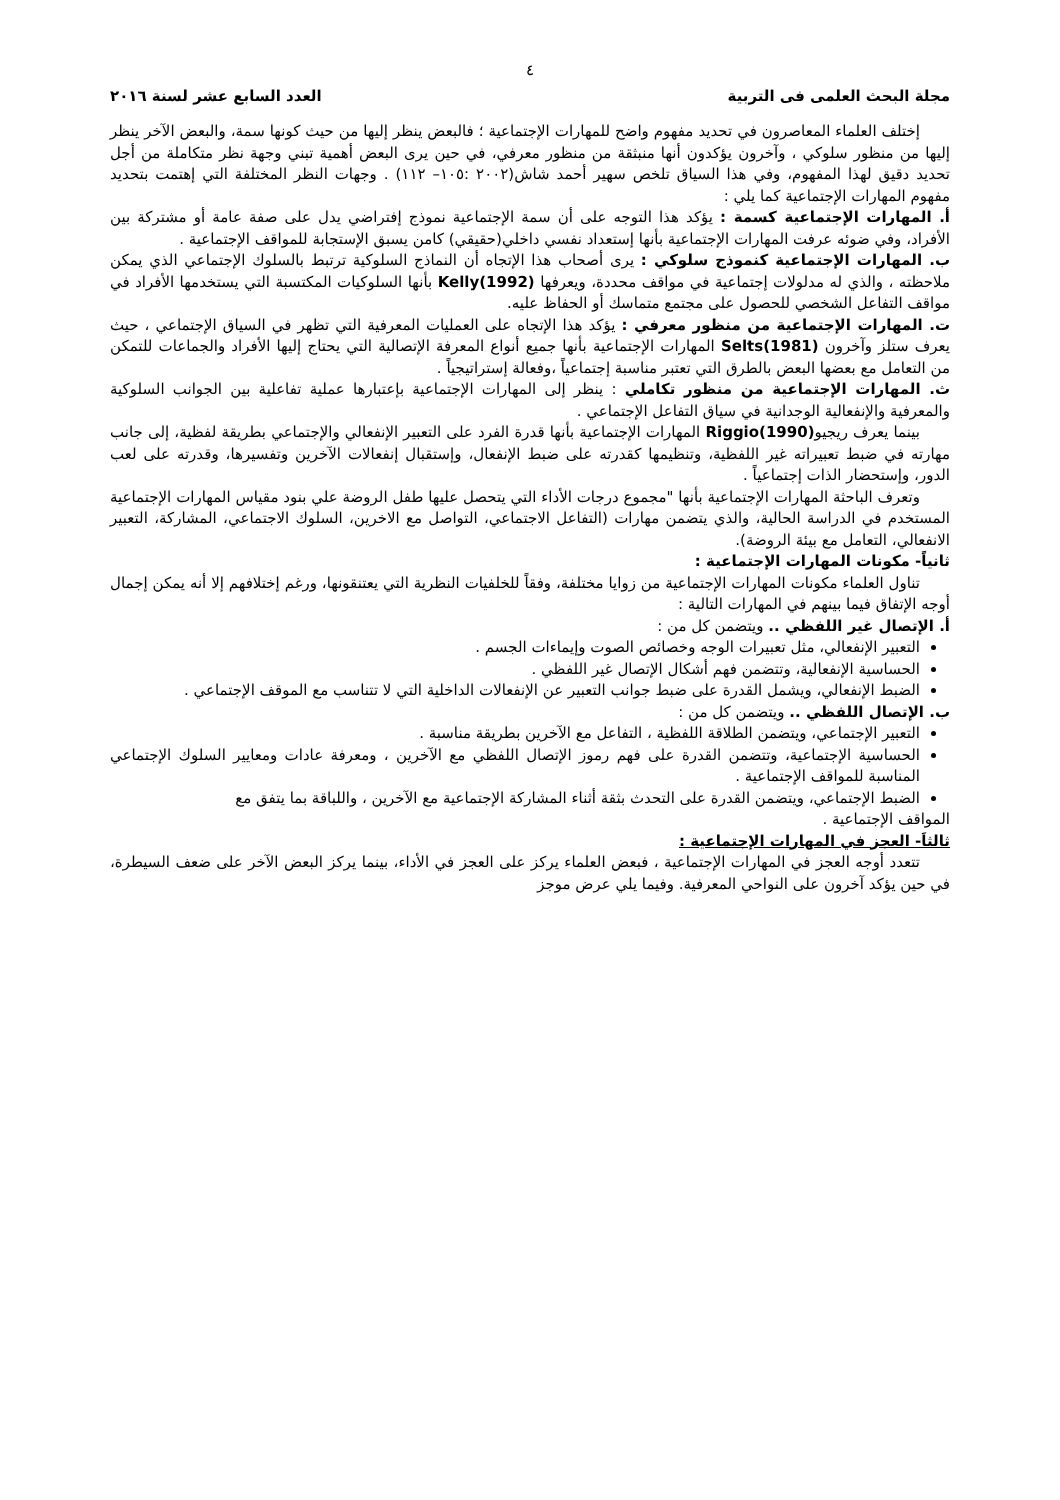٤
مجلة البحث العلمى فى التربية العدد السابع عشر لسنة ٢٠١٦
إختلف العلماء المعاصرون في تحديد مفهوم واضح للمهارات الإجتماعية ؛ فالبعض ينظر إليها من حيث كونها سمة، والبعض الآخر ينظر إليها من منظور سلوكي ، وآخرون يؤكدون أنها منبثقة من منظور معرفي، في حين يرى البعض أهمية تبني وجهة نظر متكاملة من أجل تحديد دقيق لهذا المفهوم، وفي هذا السياق تلخص سهير أحمد شاش(٢٠٠٢ :١٠٥– ١١٢) . وجهات النظر المختلفة التي إهتمت بتحديد مفهوم المهارات الإجتماعية كما يلي :
أ. المهارات الإجتماعية كسمة : يؤكد هذا التوجه على أن سمة الإجتماعية نموذج إفتراضي يدل على صفة عامة أو مشتركة بين الأفراد، وفي ضوئه عرفت المهارات الإجتماعية بأنها إستعداد نفسي داخلي(حقيقي) كامن يسبق الإستجابة للمواقف الإجتماعية .
ب. المهارات الإجتماعية كنموذج سلوكي : يرى أصحاب هذا الإتجاه أن النماذج السلوكية ترتبط بالسلوك الإجتماعي الذي يمكن ملاحظته ، والذي له مدلولات إجتماعية في مواقف محددة، ويعرفها Kelly(1992) بأنها السلوكيات المكتسبة التي يستخدمها الأفراد في مواقف التفاعل الشخصي للحصول على مجتمع متماسك أو الحفاظ عليه.
ت. المهارات الإجتماعية من منظور معرفي : يؤكد هذا الإتجاه على العمليات المعرفية التي تظهر في السياق الإجتماعي ، حيث يعرف ستلز وآخرون Selts(1981) المهارات الإجتماعية بأنها جميع أنواع المعرفة الإتصالية التي يحتاج إليها الأفراد والجماعات للتمكن من التعامل مع بعضها البعض بالطرق التي تعتبر مناسبة إجتماعياً ،وفعالة إستراتيجياً .
ث. المهارات الإجتماعية من منظور تكاملي : ينظر إلى المهارات الإجتماعية بإعتبارها عملية تفاعلية بين الجوانب السلوكية والمعرفية والإنفعالية الوجدانية في سياق التفاعل الإجتماعي .
بينما يعرف ريجيوRiggio(1990) المهارات الإجتماعية بأنها قدرة الفرد على التعبير الإنفعالي والإجتماعي بطريقة لفظية، إلى جانب مهارته في ضبط تعبيراته غير اللفظية، وتنظيمها كقدرته على ضبط الإنفعال، وإستقبال إنفعالات الآخرين وتفسيرها، وقدرته على لعب الدور، وإستحضار الذات إجتماعياً .
وتعرف الباحثة المهارات الإجتماعية بأنها "مجموع درجات الأداء التي يتحصل عليها طفل الروضة علي بنود مقياس المهارات الإجتماعية المستخدم في الدراسة الحالية، والذي يتضمن مهارات (التفاعل الاجتماعي، التواصل مع الاخرين، السلوك الاجتماعي، المشاركة، التعبير الانفعالي، التعامل مع بيئة الروضة).
ثانياً- مكونات المهارات الإجتماعية :
تناول العلماء مكونات المهارات الإجتماعية من زوايا مختلفة، وفقاً للخلفيات النظرية التي يعتنقونها، ورغم إختلافهم إلا أنه يمكن إجمال أوجه الإتفاق فيما بينهم في المهارات التالية :
أ. الإتصال غير اللفظي .. ويتضمن كل من :
التعبير الإنفعالي، مثل تعبيرات الوجه وخصائص الصوت وإيماءات الجسم .
الحساسية الإنفعالية، وتتضمن فهم أشكال الإتصال غير اللفظي .
الضبط الإنفعالي، ويشمل القدرة على ضبط جوانب التعبير عن الإنفعالات الداخلية التي لا تتناسب مع الموقف الإجتماعي .
ب. الإتصال اللفظي .. ويتضمن كل من :
التعبير الإجتماعي، ويتضمن الطلاقة اللفظية ، التفاعل مع الآخرين بطريقة مناسبة .
الحساسية الإجتماعية، وتتضمن القدرة على فهم رموز الإتصال اللفظي مع الآخرين ، ومعرفة عادات ومعايير السلوك الإجتماعي المناسبة للمواقف الإجتماعية .
الضبط الإجتماعي، ويتضمن القدرة على التحدث بثقة أثناء المشاركة الإجتماعية مع الآخرين ، واللباقة بما يتفق مع
المواقف الإجتماعية .
ثالثاَ- العجز في المهارات الإجتماعية :
تتعدد أوجه العجز في المهارات الإجتماعية ، فبعض العلماء يركز على العجز في الأداء، بينما يركز البعض الآخر على ضعف السيطرة، في حين يؤكد آخرون على النواحي المعرفية. وفيما يلي عرض موجز